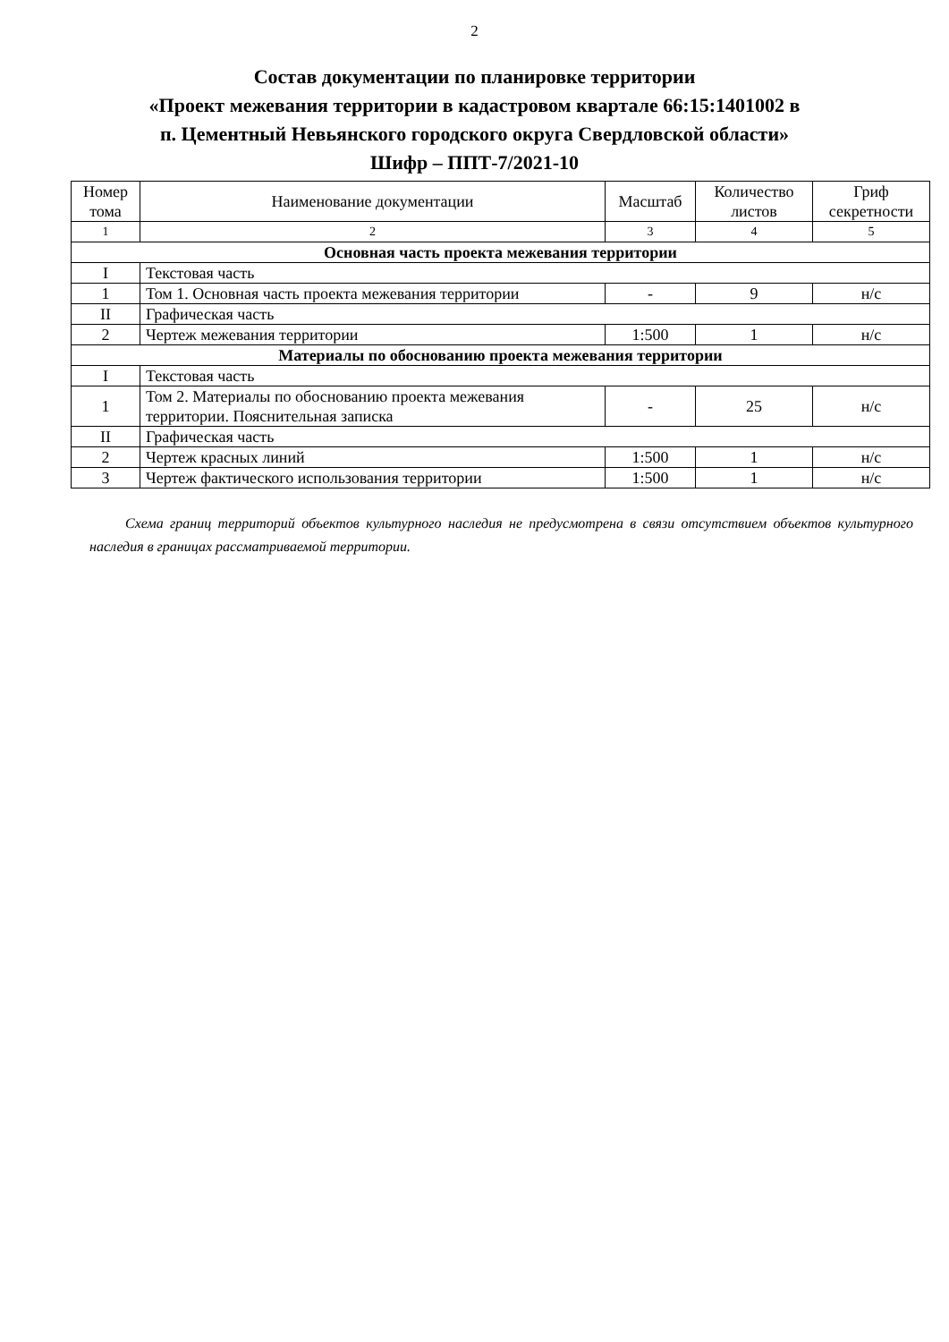2
Состав документации по планировке территории
«Проект межевания территории в кадастровом квартале 66:15:1401002 в
п. Цементный Невьянского городского округа Свердловской области»
Шифр – ППТ-7/2021-10
| Номер тома | Наименование документации | Масштаб | Количество листов | Гриф секретности |
| --- | --- | --- | --- | --- |
| 1 | 2 | 3 | 4 | 5 |
| Основная часть проекта межевания территории | | | | |
| I | Текстовая часть | | | |
| 1 | Том 1. Основная часть проекта межевания территории | - | 9 | н/с |
| II | Графическая часть | | | |
| 2 | Чертеж межевания территории | 1:500 | 1 | н/с |
| Материалы по обоснованию проекта межевания территории | | | | |
| I | Текстовая часть | | | |
| 1 | Том 2. Материалы по обоснованию проекта межевания территории. Пояснительная записка | - | 25 | н/с |
| II | Графическая часть | | | |
| 2 | Чертеж красных линий | 1:500 | 1 | н/с |
| 3 | Чертеж фактического использования территории | 1:500 | 1 | н/с |
Схема границ территорий объектов культурного наследия не предусмотрена в связи отсутствием объектов культурного наследия в границах рассматриваемой территории.